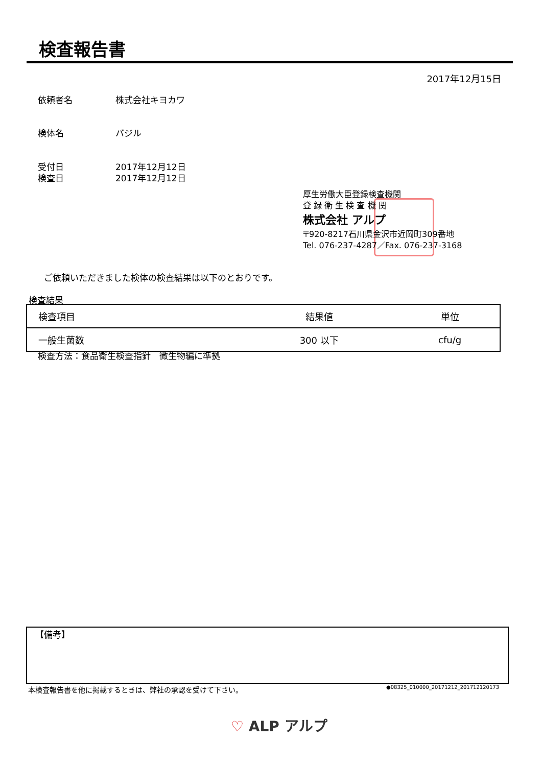検査報告書
2017年12月15日
依頼者名 株式会社キヨカワ
検体名 バジル
受付日 2017年12月12日
検査日 2017年12月12日
厚生労働大臣登録検査機関
登 録 衛 生 検 査 機 関
株式会社 アルプ
〒920-8217石川県金沢市近岡町309番地
Tel. 076-237-4287／Fax. 076-237-3168
ご依頼いただきました検体の検査結果は以下のとおりです。
検査結果
| 検査項目 | 結果値 | 単位 |
| --- | --- | --- |
| 一般生菌数 | 300 以下 | cfu/g |
検査方法：食品衛生検査指針　微生物編に準拠
【備考】
本検査報告書を他に掲載するときは、弊社の承認を受けて下さい。
●08325_010000_20171212_201712120173
♡ ALP アルプ